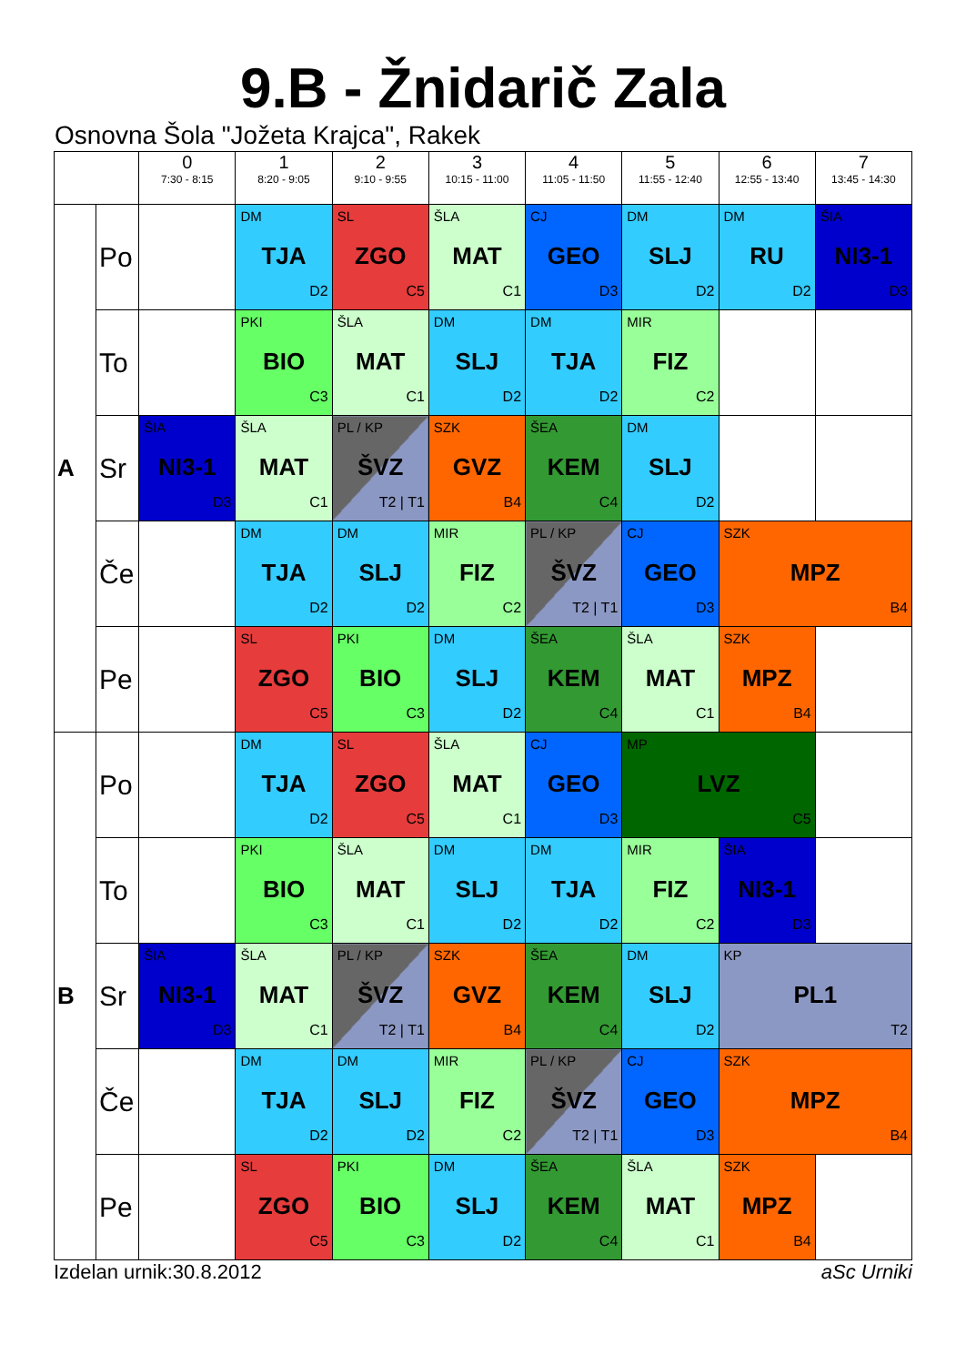9.B - Žnidarič Zala
Osnovna Šola "Jožeta Krajca", Rakek
| | | 0 7:30 - 8:15 | 1 8:20 - 9:05 | 2 9:10 - 9:55 | 3 10:15 - 11:00 | 4 11:05 - 11:50 | 5 11:55 - 12:40 | 6 12:55 - 13:40 | 7 13:45 - 14:30 |
| --- | --- | --- | --- | --- | --- | --- | --- | --- | --- |
| A | Po | | DM TJA D2 | SL ZGO C5 | ŠLA MAT C1 | CJ GEO D3 | DM SLJ D2 | DM RU D2 | ŠIA NI3-1 D3 |
| | To | | PKI BIO C3 | ŠLA MAT C1 | DM SLJ D2 | DM TJA D2 | MIR FIZ C2 | | |
| | Sr | ŠIA NI3-1 D3 | ŠLA MAT C1 | PL / KP ŠVZ T2 / T1 | SZK GVZ B4 | ŠEA KEM C4 | DM SLJ D2 | | |
| | Če | | DM TJA D2 | DM SLJ D2 | MIR FIZ C2 | PL / KP ŠVZ T2 / T1 | CJ GEO D3 | SZK MPZ B4 | |
| | Pe | | SL ZGO C5 | PKI BIO C3 | DM SLJ D2 | ŠEA KEM C4 | ŠLA MAT C1 | SZK MPZ B4 | |
| B | Po | | DM TJA D2 | SL ZGO C5 | ŠLA MAT C1 | CJ GEO D3 | MP LVZ C5 | | |
| | To | | PKI BIO C3 | ŠLA MAT C1 | DM SLJ D2 | DM TJA D2 | MIR FIZ C2 | ŠIA NI3-1 D3 | |
| | Sr | ŠIA NI3-1 D3 | ŠLA MAT C1 | PL / KP ŠVZ T2 / T1 | SZK GVZ B4 | ŠEA KEM C4 | DM SLJ D2 | KP PL1 T2 | |
| | Če | | DM TJA D2 | DM SLJ D2 | MIR FIZ C2 | PL / KP ŠVZ T2 / T1 | CJ GEO D3 | SZK MPZ B4 | |
| | Pe | | SL ZGO C5 | PKI BIO C3 | DM SLJ D2 | ŠEA KEM C4 | ŠLA MAT C1 | SZK MPZ B4 | |
Izdelan urnik:30.8.2012 aSc Urniki